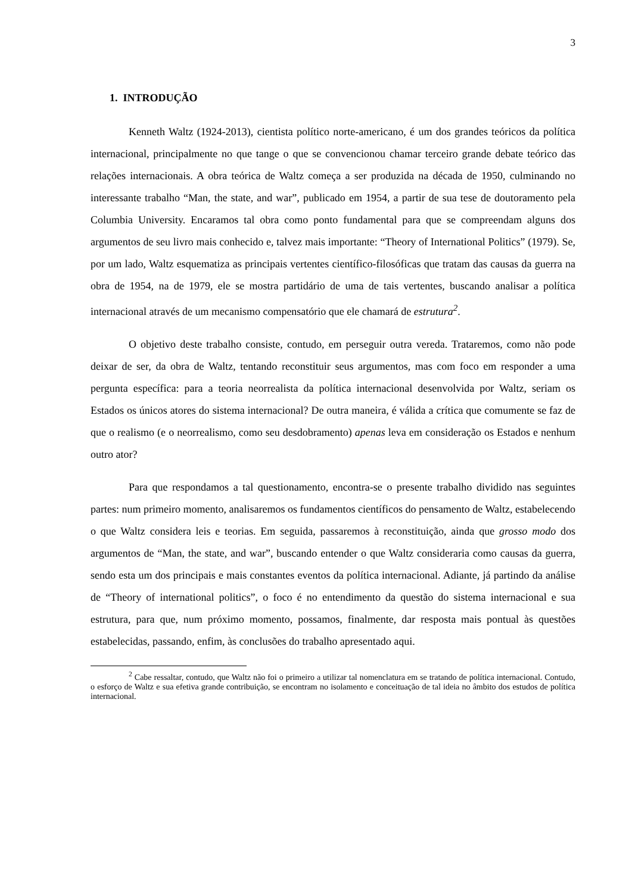3
1. INTRODUÇÃO
Kenneth Waltz (1924-2013), cientista político norte-americano, é um dos grandes teóricos da política internacional, principalmente no que tange o que se convencionou chamar terceiro grande debate teórico das relações internacionais. A obra teórica de Waltz começa a ser produzida na década de 1950, culminando no interessante trabalho “Man, the state, and war”, publicado em 1954, a partir de sua tese de doutoramento pela Columbia University. Encaramos tal obra como ponto fundamental para que se compreendam alguns dos argumentos de seu livro mais conhecido e, talvez mais importante: “Theory of International Politics” (1979). Se, por um lado, Waltz esquematiza as principais vertentes científico-filosóficas que tratam das causas da guerra na obra de 1954, na de 1979, ele se mostra partidário de uma de tais vertentes, buscando analisar a política internacional através de um mecanismo compensatório que ele chamará de estrutura<sup>2</sup>.
O objetivo deste trabalho consiste, contudo, em perseguir outra vereda. Trataremos, como não pode deixar de ser, da obra de Waltz, tentando reconstituir seus argumentos, mas com foco em responder a uma pergunta específica: para a teoria neorrealista da política internacional desenvolvida por Waltz, seriam os Estados os únicos atores do sistema internacional? De outra maneira, é válida a crítica que comumente se faz de que o realismo (e o neorrealismo, como seu desdobramento) apenas leva em consideração os Estados e nenhum outro ator?
Para que respondamos a tal questionamento, encontra-se o presente trabalho dividido nas seguintes partes: num primeiro momento, analisaremos os fundamentos científicos do pensamento de Waltz, estabelecendo o que Waltz considera leis e teorias. Em seguida, passaremos à reconstituição, ainda que grosso modo dos argumentos de “Man, the state, and war”, buscando entender o que Waltz consideraria como causas da guerra, sendo esta um dos principais e mais constantes eventos da política internacional. Adiante, já partindo da análise de “Theory of international politics”, o foco é no entendimento da questão do sistema internacional e sua estrutura, para que, num próximo momento, possamos, finalmente, dar resposta mais pontual às questões estabelecidas, passando, enfim, às conclusões do trabalho apresentado aqui.
<sup>2</sup> Cabe ressaltar, contudo, que Waltz não foi o primeiro a utilizar tal nomenclatura em se tratando de política internacional. Contudo, o esforço de Waltz e sua efetiva grande contribuição, se encontram no isolamento e conceituação de tal ideia no âmbito dos estudos de política internacional.